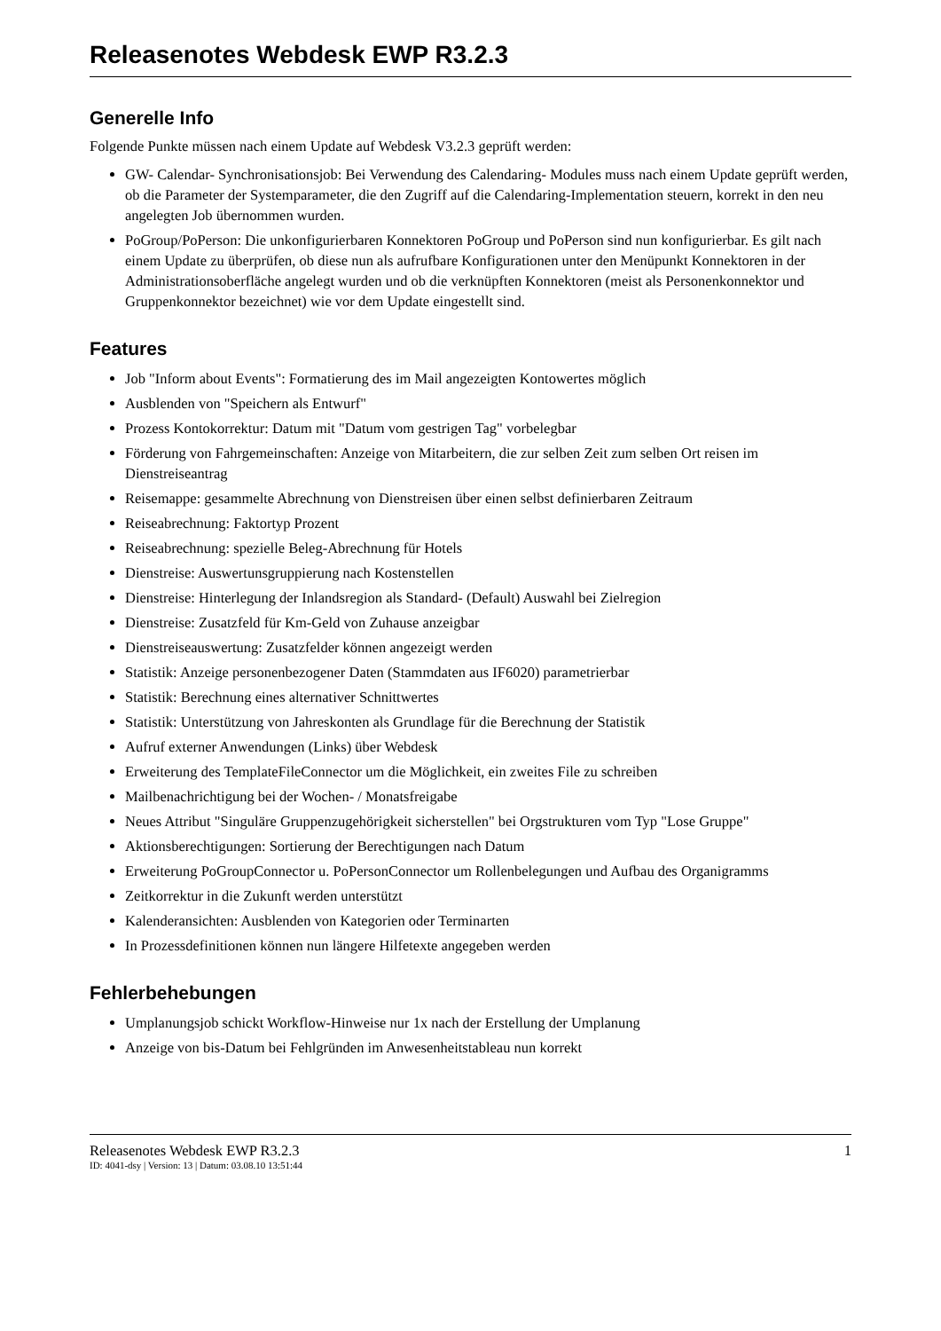Releasenotes Webdesk EWP R3.2.3
Generelle Info
Folgende Punkte müssen nach einem Update auf Webdesk V3.2.3 geprüft werden:
GW- Calendar- Synchronisationsjob: Bei Verwendung des Calendaring- Modules muss nach einem Update geprüft werden, ob die Parameter der Systemparameter, die den Zugriff auf die Calendaring-Implementation steuern, korrekt in den neu angelegten Job übernommen wurden.
PoGroup/PoPerson: Die unkonfigurierbaren Konnektoren PoGroup und PoPerson sind nun konfigurierbar. Es gilt nach einem Update zu überprüfen, ob diese nun als aufrufbare Konfigurationen unter den Menüpunkt Konnektoren in der Administrationsoberfläche angelegt wurden und ob die verknüpften Konnektoren (meist als Personenkonnektor und Gruppenkonnektor bezeichnet) wie vor dem Update eingestellt sind.
Features
Job "Inform about Events": Formatierung des im Mail angezeigten Kontowertes möglich
Ausblenden von "Speichern als Entwurf"
Prozess Kontokorrektur: Datum mit "Datum vom gestrigen Tag" vorbelegbar
Förderung von Fahrgemeinschaften: Anzeige von Mitarbeitern, die zur selben Zeit zum selben Ort reisen im Dienstreiseantrag
Reisemappe: gesammelte Abrechnung von Dienstreisen über einen selbst definierbaren Zeitraum
Reiseabrechnung: Faktortyp Prozent
Reiseabrechnung: spezielle Beleg-Abrechnung für Hotels
Dienstreise: Auswertunsgruppierung nach Kostenstellen
Dienstreise: Hinterlegung der Inlandsregion als Standard- (Default) Auswahl bei Zielregion
Dienstreise: Zusatzfeld für Km-Geld von Zuhause anzeigbar
Dienstreiseauswertung: Zusatzfelder können angezeigt werden
Statistik: Anzeige personenbezogener Daten (Stammdaten aus IF6020) parametrierbar
Statistik: Berechnung eines alternativer Schnittwertes
Statistik: Unterstützung von Jahreskonten als Grundlage für die Berechnung der Statistik
Aufruf externer Anwendungen (Links) über Webdesk
Erweiterung des TemplateFileConnector um die Möglichkeit, ein zweites File zu schreiben
Mailbenachrichtigung bei der Wochen- / Monatsfreigabe
Neues Attribut "Singuläre Gruppenzugehörigkeit sicherstellen" bei Orgstrukturen vom Typ "Lose Gruppe"
Aktionsberechtigungen: Sortierung der Berechtigungen nach Datum
Erweiterung PoGroupConnector u. PoPersonConnector um Rollenbelegungen und Aufbau des Organigramms
Zeitkorrektur in die Zukunft werden unterstützt
Kalenderansichten: Ausblenden von Kategorien oder Terminarten
In Prozessdefinitionen können nun längere Hilfetexte angegeben werden
Fehlerbehebungen
Umplanungsjob schickt Workflow-Hinweise nur 1x nach der Erstellung der Umplanung
Anzeige von bis-Datum bei Fehlgründen im Anwesenheitstableau nun korrekt
Releasenotes Webdesk EWP R3.2.3 1
ID: 4041-dsy | Version: 13 | Datum: 03.08.10 13:51:44